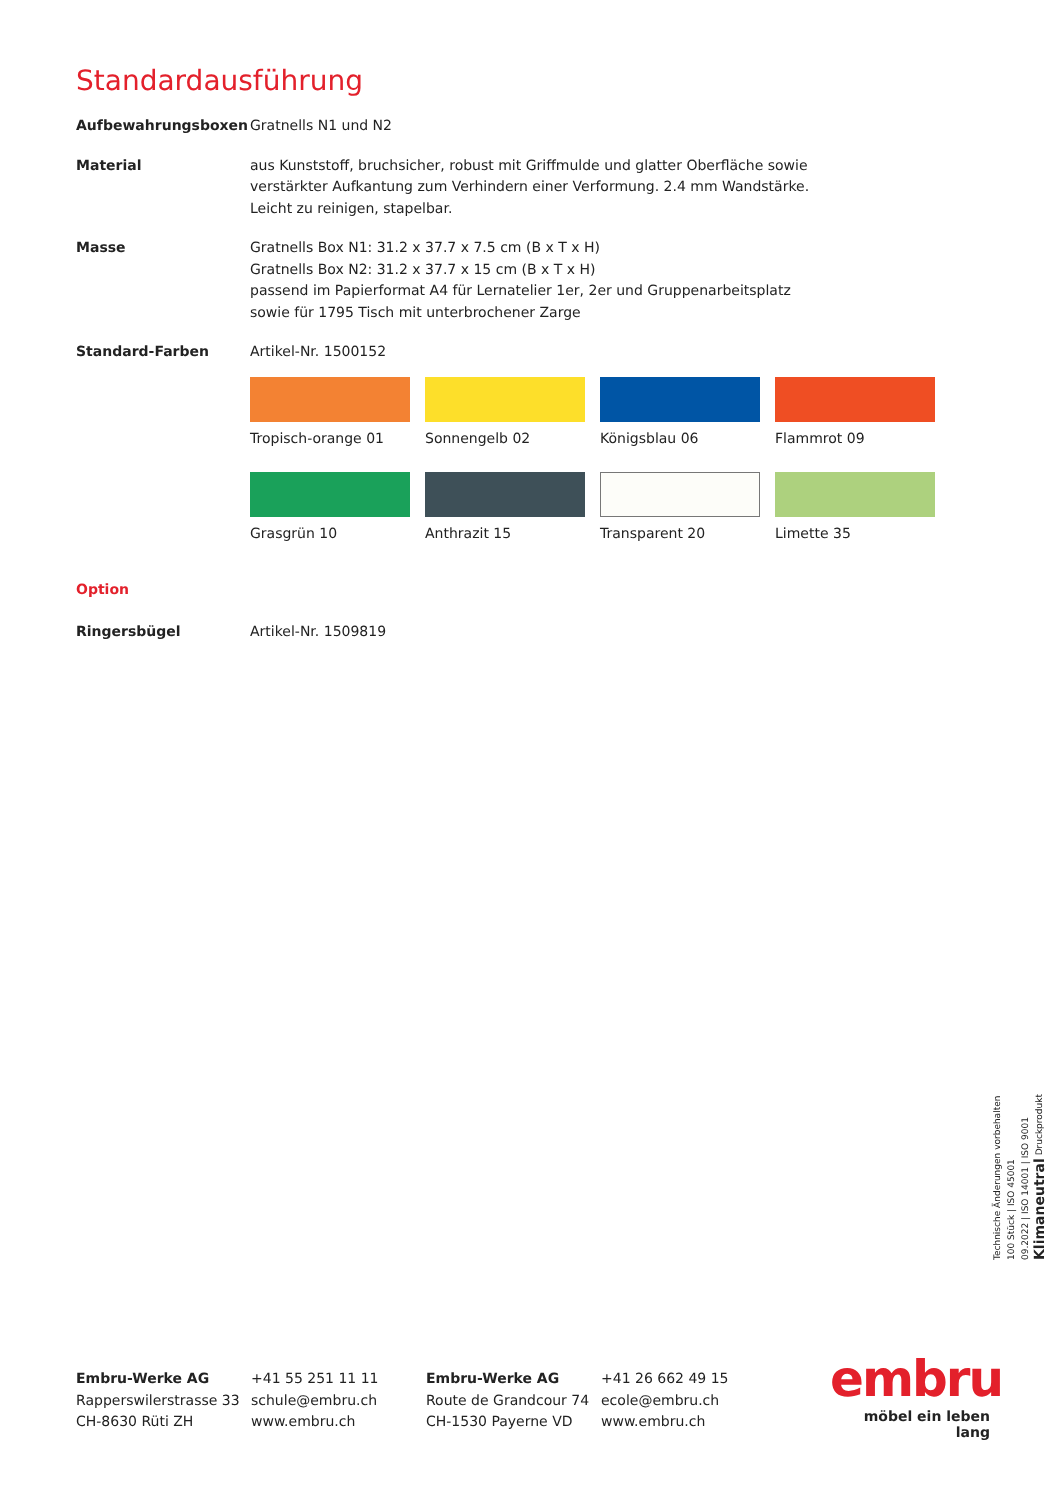Standardausführung
Aufbewahrungsboxen Gratnells N1 und N2
Material aus Kunststoff, bruchsicher, robust mit Griffmulde und glatter Oberfläche sowie
verstärkter Aufkantung zum Verhindern einer Verformung. 2.4 mm Wandstärke.
Leicht zu reinigen, stapelbar.
Masse Gratnells Box N1: 31.2 x 37.7 x 7.5 cm (B x T x H)
Gratnells Box N2: 31.2 x 37.7 x 15 cm (B x T x H)
passend im Papierformat A4 für Lernatelier 1er, 2er und Gruppenarbeitsplatz
sowie für 1795 Tisch mit unterbrochener Zarge
Standard-Farben Artikel-Nr. 1500152
Tropisch-orange 01
Sonnengelb 02
Königsblau 06
Flammrot 09
Grasgrün 10
Anthrazit 15
Transparent 20
Limette 35
Option
Ringersbügel Artikel-Nr. 1509819
Technische Änderungen vorbehalten
100 Stück | ISO 45001
09.2022 | ISO 14001 | ISO 9001
Klimaneutral Druckprodukt
Embru-Werke AG
Rapperswilerstrasse 33
CH-8630 Rüti ZH
+41 55 251 11 11
schule@embru.ch
www.embru.ch
Embru-Werke AG
Route de Grandcour 74
CH-1530 Payerne VD
+41 26 662 49 15
ecole@embru.ch
www.embru.ch
embru
möbel ein leben lang